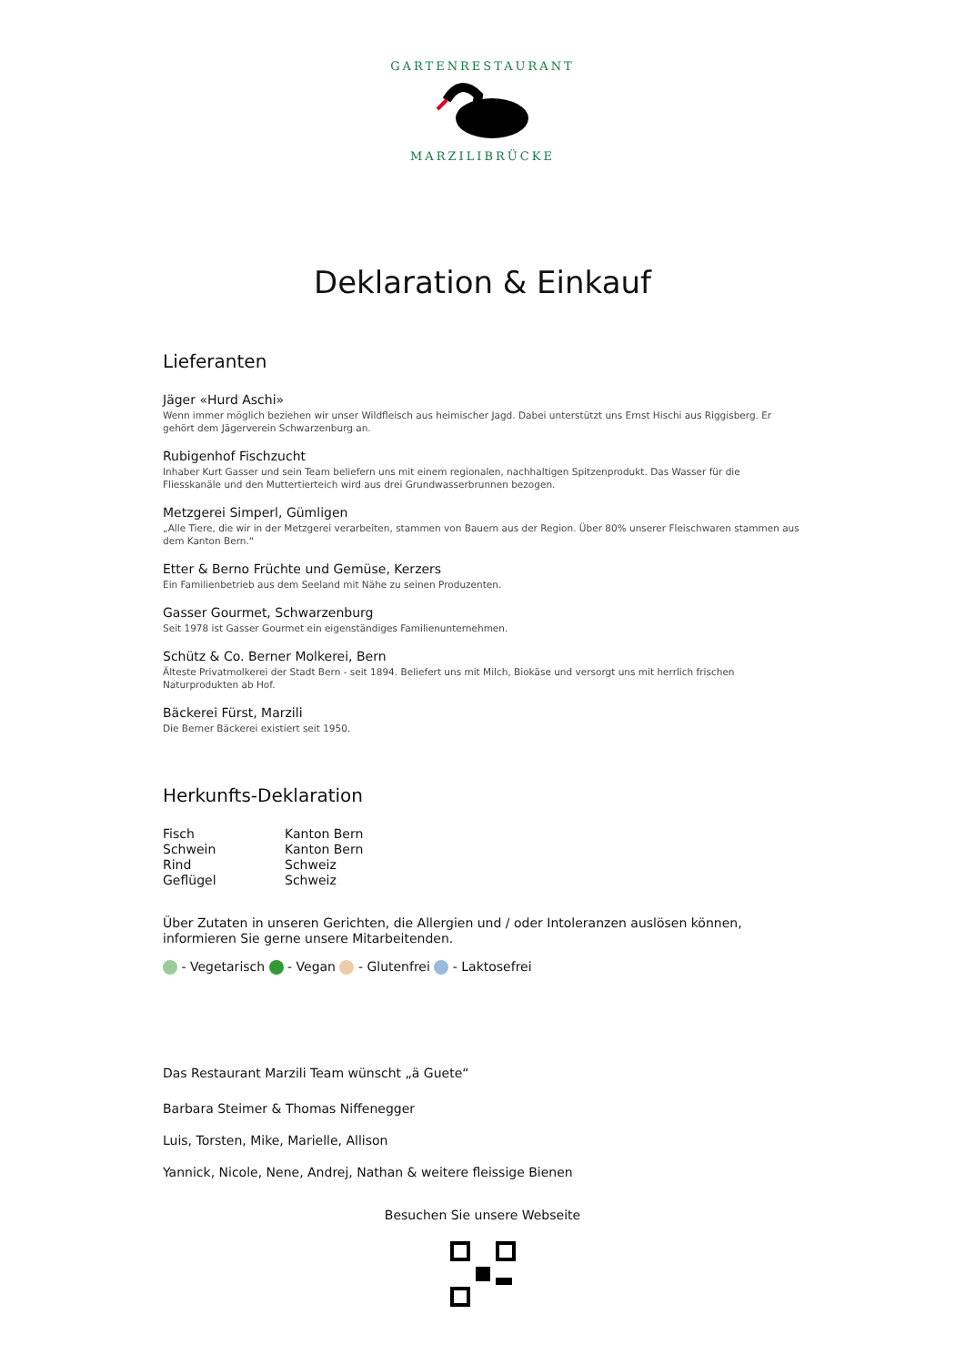GARTENRESTAURANT
MARZILIBRÜCKE
Deklaration & Einkauf
Lieferanten
Jäger «Hurd Aschi»
Wenn immer möglich beziehen wir unser Wildfleisch aus heimischer Jagd. Dabei unterstützt uns Ernst Hischi aus Riggisberg. Er gehört dem Jägerverein Schwarzenburg an.
Rubigenhof Fischzucht
Inhaber Kurt Gasser und sein Team beliefern uns mit einem regionalen, nachhaltigen Spitzenprodukt. Das Wasser für die Fliesskanäle und den Muttertierteich wird aus drei Grundwasserbrunnen bezogen.
Metzgerei Simperl, Gümligen
„Alle Tiere, die wir in der Metzgerei verarbeiten, stammen von Bauern aus der Region. Über 80% unserer Fleischwaren stammen aus dem Kanton Bern.“
Etter & Berno Früchte und Gemüse, Kerzers
Ein Familienbetrieb aus dem Seeland mit Nähe zu seinen Produzenten.
Gasser Gourmet, Schwarzenburg
Seit 1978 ist Gasser Gourmet ein eigenständiges Familienunternehmen.
Schütz & Co. Berner Molkerei, Bern
Älteste Privatmolkerei der Stadt Bern - seit 1894. Beliefert uns mit Milch, Biokäse und versorgt uns mit herrlich frischen Naturprodukten ab Hof.
Bäckerei Fürst, Marzili
Die Berner Bäckerei existiert seit 1950.
Herkunfts-Deklaration
| Fisch | Kanton Bern |
| Schwein | Kanton Bern |
| Rind | Schweiz |
| Geflügel | Schweiz |
Über Zutaten in unseren Gerichten, die Allergien und / oder Intoleranzen auslösen können, informieren Sie gerne unsere Mitarbeitenden.
- Vegetarisch - Vegan - Glutenfrei - Laktosefrei
Das Restaurant Marzili Team wünscht „ä Guete“
Barbara Steimer & Thomas Niffenegger
Luis, Torsten, Mike, Marielle, Allison
Yannick, Nicole, Nene, Andrej, Nathan & weitere fleissige Bienen
Besuchen Sie unsere Webseite